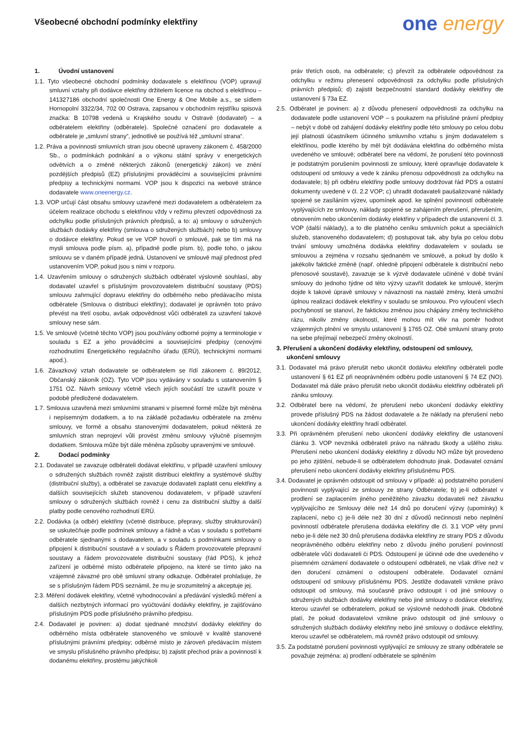Všeobecné obchodní podmínky elektřiny
one energy
1. Úvodní ustanovení
1.1. Tyto všeobecné obchodní podmínky dodavatele s elektřinou (VOP) upravují smluvní vztahy při dodávce elektřiny držitelem licence na obchod s elektřinou – 141327186 obchodní společnosti One Energy & One Mobile a.s., se sídlem Hornopolní 3322/34, 702 00 Ostrava, zapsanou v obchodním rejstříku spisová značka: B 10798 vedená u Krajského soudu v Ostravě (dodavatel) – a odběratelem elektřiny (odběratele). Společné označení pro dodavatele a odběratele je „smluvní strany“, jednotlivě se používá též „smluvní strana“.
1.2. Práva a povinnosti smluvních stran jsou obecně upraveny zákonem č. 458/2000 Sb., o podmínkách podnikání a o výkonu státní správy v energetických odvětvích a o změně některých zákonů (energetický zákon) ve znění pozdějších předpisů (EZ) příslušnými prováděcími a souvisejícími právními předpisy a technickými normami. VOP jsou k dispozici na webové stránce dodavatele www.oneenergy.cz.
1.3. VOP určují část obsahu smlouvy uzavřené mezi dodavatelem a odběratelem za účelem realizace obchodu s elektřinou vždy v režimu převzetí odpovědnosti za odchylku podle příslušných právních předpisů, a to: a) smlouvy o sdružených službách dodávky elektřiny (smlouva o sdružených službách) nebo b) smlouvy o dodávce elektřiny. Pokud se ve VOP hovoří o smlouvě, pak se tím má na mysli smlouva podle písm. a), případně podle písm. b), podle toho, o jakou smlouvu se v daném případě jedná. Ustanovení ve smlouvě mají přednost před ustanovením VOP, pokud jsou s nimi v rozporu.
1.4. Uzavřením smlouvy o sdružených službách odběratel výslovně souhlasí, aby dodavatel uzavřel s příslušným provozovatelem distribuční soustavy (PDS) smlouvu zahrnující dopravu elektřiny do odběrného nebo předávacího místa odběratele (Smlouva o distribuci elektřiny); dodavatel je oprávněn toto právo převést na třetí osobu, avšak odpovědnost vůči odběrateli za uzavření takové smlouvy nese sám.
1.5. Ve smlouvě (včetně těchto VOP) jsou používány odborné pojmy a terminologie v souladu s EZ a jeho prováděcími a souvisejícími předpisy (cenovými rozhodnutími Energetického regulačního úřadu (ERÚ), technickými normami apod.).
1.6. Závazkový vztah dodavatele se odběratelem se řídí zákonem č. 89/2012, Občanský zákoník (OZ). Tyto VOP jsou vydávány v souladu s ustanovením § 1751 OZ. Návrh smlouvy včetně všech jejích součástí lze uzavřít pouze v podobě předložené dodavatelem.
1.7. Smlouva uzavřená mezi smluvními stranami v písemné formě může být měněna i nepísemným dodatkem, a to na základě požadavku odběratele na změnu smlouvy, ve formě a obsahu stanovenými dodavatelem, pokud některá ze smluvních stran neprojeví vůli provést změnu smlouvy výlučně písemným dodatkem. Smlouva může být dále měněna způsoby upravenými ve smlouvě.
2. Dodací podmínky
2.1. Dodavatel se zavazuje odběrateli dodávat elektřinu, v případě uzavření smlouvy o sdružených službách rovněž zajistit distribuci elektřiny a systémové služby (distribuční služby), a odběratel se zavazuje dodavateli zaplatit cenu elektřiny a dalších souvisejících služeb stanovenou dodavatelem, v případě uzavření smlouvy o sdružených službách rovněž i cenu za distribuční služby a další platby podle cenového rozhodnutí ERÚ.
2.2. Dodávka (a odběr) elektřiny (včetně distribuce, přepravy, služby strukturování) se uskutečňuje podle podmínek smlouvy a řádně a včas v souladu s potřebami odběratele sjednanými s dodavatelem, a v souladu s podmínkami smlouvy o připojení k distribuční soustavě a v souladu s Řádem provozovatele přepravní soustavy a řádem provozovatele distribuční soustavy (řád PDS), k jehož zařízení je odběrné místo odběratele připojeno, na které se tímto jako na vzájemně závazné pro obě smluvní strany odkazuje. Odběratel prohlašuje, že se s příslušným řádem PDS seznámil, že mu je srozumitelný a akceptuje jej.
2.3. Měření dodávek elektřiny, včetně vyhodnocování a předávání výsledků měření a dalších nezbytných informací pro vyúčtování dodávky elektřiny, je zajišťováno příslušným PDS podle příslušného právního předpisu.
2.4. Dodavatel je povinen: a) dodat sjednané množství dodávky elektřiny do odběrného místa odběratele stanoveného ve smlouvě v kvalitě stanovené příslušnými právními předpisy; odběrné místo je zároveň předávacím místem ve smyslu příslušného právního předpisu; b) zajistit přechod práv a povinností k dodanému elektřiny, prostému jakýchkoli
práv třetích osob, na odběratele; c) převzít za odběratele odpovědnost za odchylku v režimu přenesení odpovědnosti za odchylku podle příslušných právních předpisů; d) zajistit bezpečnostní standard dodávky elektřiny dle ustanovení § 73a EZ.
2.5. Odběratel je povinen: a) z důvodu přenesení odpovědnosti za odchylku na dodavatele podle ustanovení VOP – s poukazem na příslušné právní předpisy – nebýt v době od zahájení dodávky elektřiny podle této smlouvy po celou dobu její platnosti účastníkem účinného smluvního vztahu s jiným dodavatelem s elektřinou, podle kterého by měl být dodávána elektřina do odběrného místa uvedeného ve smlouvě; odběratel bere na vědomí, že porušení této povinnosti je podstatným porušením povinnosti ze smlouvy, které opravňuje dodavatele k odstoupení od smlouvy a vede k zániku přenosu odpovědnosti za odchylku na dodavatele; b) při odběru elektřiny podle smlouvy dodržovat řád PDS a ostatní dokumenty uvedené v čl. 2.2 VOP; c) uhradit dodavateli paušalizované náklady spojené se zasíláním výzev, upomínek apod. ke splnění povinností odběratele vyplývajících ze smlouvy, náklady spojené se zahájením přerušení, přerušením, obnovením nebo ukončením dodávky elektřiny v případech dle ustanovení čl. 3. VOP (další náklady), a to dle platného ceníku smluvních pokut a speciálních služeb, stanoveného dodavatelem; d) postupovat tak, aby byla po celou dobu trvání smlouvy umožněna dodávka elektřiny dodavatelem v souladu se smlouvou a zejména v rozsahu sjednaném ve smlouvě, a pokud by došlo k jakékoliv faktické změně (např. ohledně připojení odběratele k distribuční nebo přenosové soustavě), zavazuje se k výzvě dodavatele učiněné v době trvání smlouvy do jednoho týdne od této výzvy uzavřít dodatek ke smlouvě, kterým dojde k takové úpravě smlouvy v návaznosti na nastalé změny, která umožní úplnou realizaci dodávek elektřiny v souladu se smlouvou. Pro vyloučení všech pochybností se stanoví, že faktickou změnou jsou chápány změny technického rázu, nikoliv změny okolností, které mohou mít vliv na poměr hodnot vzájemných plnění ve smyslu ustanovení § 1765 OZ. Obě smluvní strany proto na sebe přejímají nebezpečí změny okolností.
3. Přerušení a ukončení dodávky elektřiny, odstoupení od smlouvy,
ukončení smlouvy
3.1. Dodavatel má právo přerušit nebo ukončit dodávku elektřiny odběrateli podle ustanovení § 61 EZ při neoprávněném odběru podle ustanovení § 74 EZ (NO). Dodavatel má dále právo přerušit nebo ukončit dodávku elektřiny odběrateli při zániku smlouvy.
3.2. Odběratel bere na vědomí, že přerušení nebo ukončení dodávky elektřiny provede příslušný PDS na žádost dodavatele a že náklady na přerušení nebo ukončení dodávky elektřiny hradí odběratel.
3.3. Při oprávněném přerušení nebo ukončení dodávky elektřiny dle ustanovení článku 3. VOP nevzniká odběrateli právo na náhradu škody a ušlého zisku. Přerušení nebo ukončení dodávky elektřiny z důvodu NO může být provedeno po jeho zjištění, nebude-li se odběratelem dohodnuto jinak. Dodavatel oznámí přerušení nebo ukončení dodávky elektřiny příslušnému PDS.
3.4. Dodavatel je oprávněn odstoupit od smlouvy v případě: a) podstatného porušení povinnosti vyplývající ze smlouvy ze strany Odběratele; b) je-li odběratel v prodlení se zaplacením jiného peněžitého závazku dodavateli než závazku vyplývajícího ze Smlouvy déle než 14 dnů po doručení výzvy (upomínky) k zaplacení, nebo c) je-li déle než 30 dní z důvodů nečinnosti nebo neplnění povinností odběratele přerušena dodávka elektřiny dle čl. 3.1 VOP věty první nebo je-li déle než 30 dnů přerušena dodávka elektřiny ze strany PDS z důvodu neoprávněného odběru elektřiny nebo z důvodu jiného porušení povinností odběratele vůči dodavateli či PDS. Odstoupení je účinné ode dne uvedeného v písemném oznámení dodavatele o odstoupení odběrateli, ne však dříve než v den doručení oznámení o odstoupení odběratele. Dodavatel oznámí odstoupení od smlouvy příslušnému PDS. Jestliže dodavateli vznikne právo odstoupit od smlouvy, má současně právo odstoupit i od jiné smlouvy o sdružených službách dodávky elektřiny nebo jiné smlouvy o dodávce elektřiny, kterou uzavřel se odběratelem, pokud se výslovně nedohodli jinak. Obdobně platí, že pokud dodavatelovi vznikne právo odstoupit od jiné smlouvy o sdružených službách dodávky elektřiny nebo jiné smlouvy o dodávce elektřiny, kterou uzavřel se odběratelem, má rovněž právo odstoupit od smlouvy.
3.5. Za podstatné porušení povinnosti vyplývající ze smlouvy ze strany odběratele se považuje zejména: a) prodlení odběratele se splněním